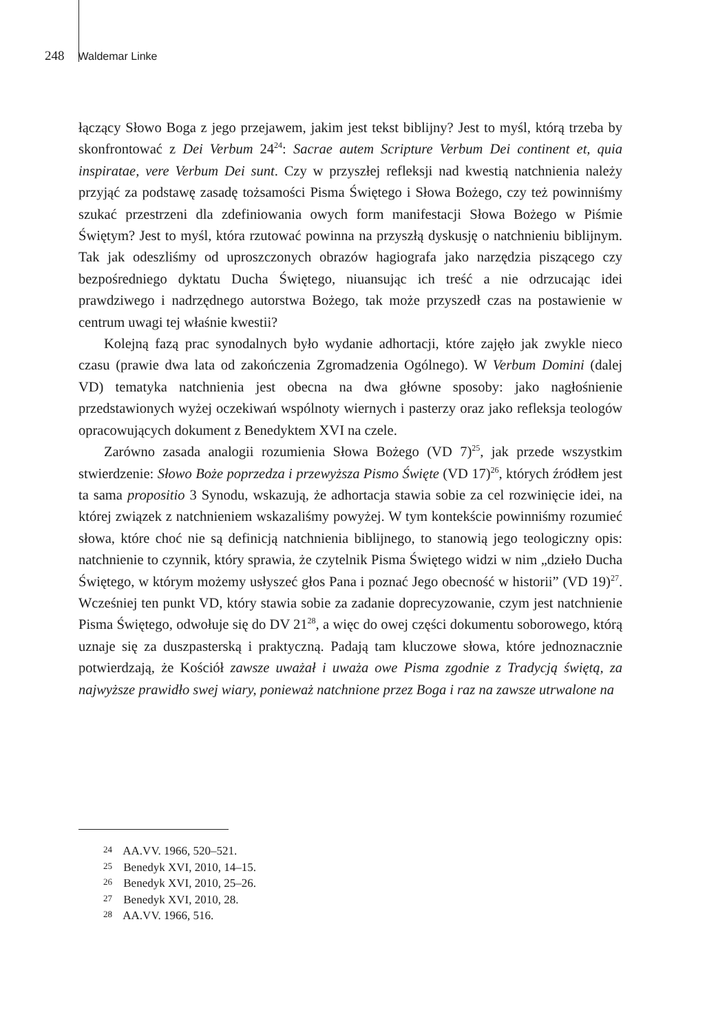248 Waldemar Linke
łączący Słowo Boga z jego przejawem, jakim jest tekst biblijny? Jest to myśl, którą trzeba by skonfrontować z Dei Verbum 24<sup>24</sup>: Sacrae autem Scripture Verbum Dei continent et, quia inspiratae, vere Verbum Dei sunt. Czy w przyszłej refleksji nad kwestią natchnienia należy przyjąć za podstawę zasadę tożsamości Pisma Świętego i Słowa Bożego, czy też powinniśmy szukać przestrzeni dla zdefiniowania owych form manifestacji Słowa Bożego w Piśmie Świętym? Jest to myśl, która rzutować powinna na przyszłą dyskusję o natchnieniu biblijnym. Tak jak odeszliśmy od uproszczonych obrazów hagiografa jako narzędzia piszącego czy bezpośredniego dyktatu Ducha Świętego, niuansując ich treść a nie odrzucając idei prawdziwego i nadrzędnego autorstwa Bożego, tak może przyszedł czas na postawienie w centrum uwagi tej właśnie kwestii?
Kolejną fazą prac synodalnych było wydanie adhortacji, które zajęło jak zwykle nieco czasu (prawie dwa lata od zakończenia Zgromadzenia Ogólnego). W Verbum Domini (dalej VD) tematyka natchnienia jest obecna na dwa główne sposoby: jako nagłośnienie przedstawionych wyżej oczekiwań wspólnoty wiernych i pasterzy oraz jako refleksja teologów opracowujących dokument z Benedyktem XVI na czele.
Zarówno zasada analogii rozumienia Słowa Bożego (VD 7)<sup>25</sup>, jak przede wszystkim stwierdzenie: Słowo Boże poprzedza i przewyższa Pismo Święte (VD 17)<sup>26</sup>, których źródłem jest ta sama propositio 3 Synodu, wskazują, że adhortacja stawia sobie za cel rozwinięcie idei, na której związek z natchnieniem wskazaliśmy powyżej. W tym kontekście powinniśmy rozumieć słowa, które choć nie są definicją natchnienia biblijnego, to stanowią jego teologiczny opis: natchnienie to czynnik, który sprawia, że czytelnik Pisma Świętego widzi w nim „dzieło Ducha Świętego, w którym możemy usłyszeć głos Pana i poznać Jego obecność w historii” (VD 19)<sup>27</sup>. Wcześniej ten punkt VD, który stawia sobie za zadanie doprecyzowanie, czym jest natchnienie Pisma Świętego, odwołuje się do DV 21<sup>28</sup>, a więc do owej części dokumentu soborowego, którą uznaje się za duszpasterską i praktyczną. Padają tam kluczowe słowa, które jednoznacznie potwierdzają, że Kościół zawsze uważał i uważa owe Pisma zgodnie z Tradycją świętą, za najwyższe prawidło swej wiary, ponieważ natchnione przez Boga i raz na zawsze utrwalone na
<sup>24</sup> AA.VV. 1966, 520–521.
<sup>25</sup> Benedyk XVI, 2010, 14–15.
<sup>26</sup> Benedyk XVI, 2010, 25–26.
<sup>27</sup> Benedyk XVI, 2010, 28.
<sup>28</sup> AA.VV. 1966, 516.